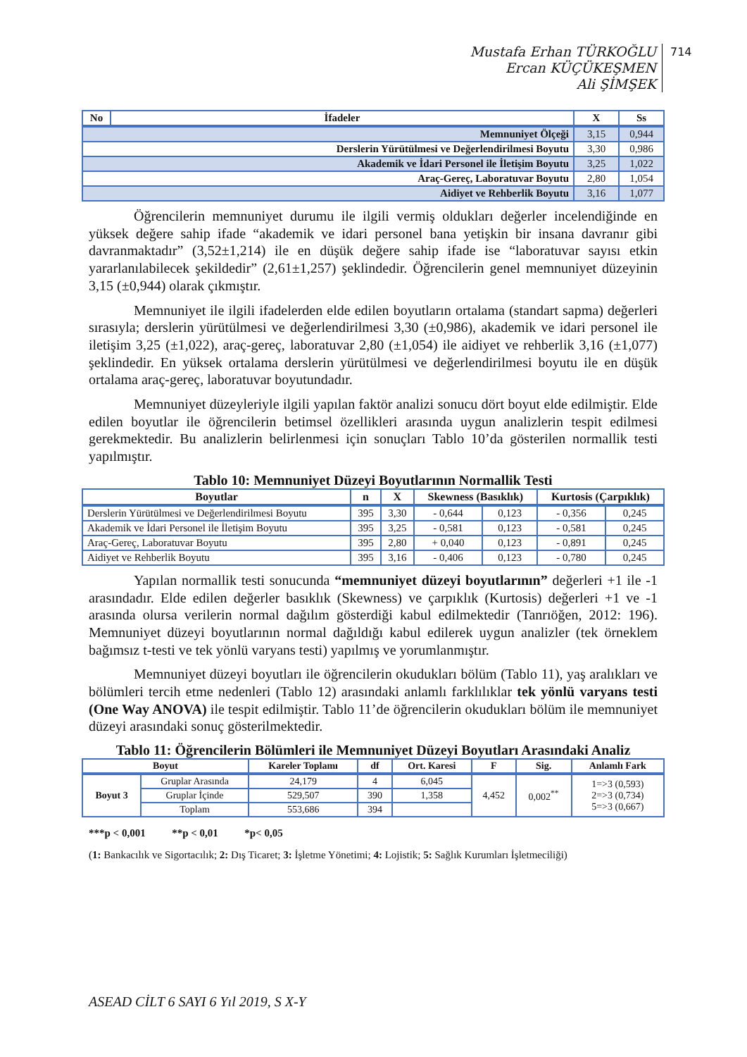Mustafa Erhan TÜRKOĞLU
Ercan KÜÇÜKEŞMEN
Ali ŞİMŞEK
714
| No | İfadeler | X | Ss |
| --- | --- | --- | --- |
| Memnuniyet Ölçeği | | 3,15 | 0,944 |
| Derslerin Yürütülmesi ve Değerlendirilmesi Boyutu | | 3,30 | 0,986 |
| Akademik ve İdari Personel ile İletişim Boyutu | | 3,25 | 1,022 |
| Araç-Gereç, Laboratuvar Boyutu | | 2,80 | 1,054 |
| Aidiyet ve Rehberlik Boyutu | | 3,16 | 1,077 |
Öğrencilerin memnuniyet durumu ile ilgili vermiş oldukları değerler incelendiğinde en yüksek değere sahip ifade “akademik ve idari personel bana yetişkin bir insana davranır gibi davranmaktadır” (3,52±1,214) ile en düşük değere sahip ifade ise “laboratuvar sayısı etkin yararlanılabilecek şekildedir” (2,61±1,257) şeklindedir. Öğrencilerin genel memnuniyet düzeyinin 3,15 (±0,944) olarak çıkmıştır.
Memnuniyet ile ilgili ifadelerden elde edilen boyutların ortalama (standart sapma) değerleri sırasıyla; derslerin yürütülmesi ve değerlendirilmesi 3,30 (±0,986), akademik ve idari personel ile iletişim 3,25 (±1,022), araç-gereç, laboratuvar 2,80 (±1,054) ile aidiyet ve rehberlik 3,16 (±1,077) şeklindedir. En yüksek ortalama derslerin yürütülmesi ve değerlendirilmesi boyutu ile en düşük ortalama araç-gereç, laboratuvar boyutundadır.
Memnuniyet düzeyleriyle ilgili yapılan faktör analizi sonucu dört boyut elde edilmiştir. Elde edilen boyutlar ile öğrencilerin betimsel özellikleri arasında uygun analizlerin tespit edilmesi gerekmektedir. Bu analizlerin belirlenmesi için sonuçları Tablo 10’da gösterilen normallik testi yapılmıştır.
Tablo 10: Memnuniyet Düzeyi Boyutlarının Normallik Testi
| Boyutlar | n | X | Skewness (Basıklık) | | Kurtosis (Çarpıklık) | |
| --- | --- | --- | --- | --- | --- | --- |
| Derslerin Yürütülmesi ve Değerlendirilmesi Boyutu | 395 | 3,30 | - 0,644 | 0,123 | - 0,356 | 0,245 |
| Akademik ve İdari Personel ile İletişim Boyutu | 395 | 3,25 | - 0,581 | 0,123 | - 0,581 | 0,245 |
| Araç-Gereç, Laboratuvar Boyutu | 395 | 2,80 | + 0,040 | 0,123 | - 0,891 | 0,245 |
| Aidiyet ve Rehberlik Boyutu | 395 | 3,16 | - 0,406 | 0,123 | - 0,780 | 0,245 |
Yapılan normallik testi sonucunda “memnuniyet düzeyi boyutlarının” değerleri +1 ile -1 arasındadır. Elde edilen değerler basıklık (Skewness) ve çarpıklık (Kurtosis) değerleri +1 ve -1 arasında olursa verilerin normal dağılım gösterdiği kabul edilmektedir (Tanrıöğen, 2012: 196). Memnuniyet düzeyi boyutlarının normal dağıldığı kabul edilerek uygun analizler (tek örneklem bağımsız t-testi ve tek yönlü varyans testi) yapılmış ve yorumlanmıştır.
Memnuniyet düzeyi boyutları ile öğrencilerin okudukları bölüm (Tablo 11), yaş aralıkları ve bölümleri tercih etme nedenleri (Tablo 12) arasındaki anlamlı farklılıklar tek yönlü varyans testi (One Way ANOVA) ile tespit edilmiştir. Tablo 11’de öğrencilerin okudukları bölüm ile memnuniyet düzeyi arasındaki sonuç gösterilmektedir.
Tablo 11: Öğrencilerin Bölümleri ile Memnuniyet Düzeyi Boyutları Arasındaki Analiz
| Boyut | | Kareler Toplamı | df | Ort. Karesi | F | Sig. | Anlamlı Fark |
| --- | --- | --- | --- | --- | --- | --- | --- |
| Boyut 3 | Gruplar Arasında | 24,179 | 4 | 6,045 | 4,452 | 0,002<sup>**</sup> | 1=>3 (0,593) 2=>3 (0,734) 5=>3 (0,667) |
| | Gruplar İçinde | 529,507 | 390 | 1,358 | | | |
| | Toplam | 553,686 | 394 | | | | |
***p < 0,001 **p < 0,01 *p< 0,05
(1: Bankacılık ve Sigortacılık; 2: Dış Ticaret; 3: İşletme Yönetimi; 4: Lojistik; 5: Sağlık Kurumları İşletmeciliği)
ASEAD CİLT 6 SAYI 6 Yıl 2019, S X-Y